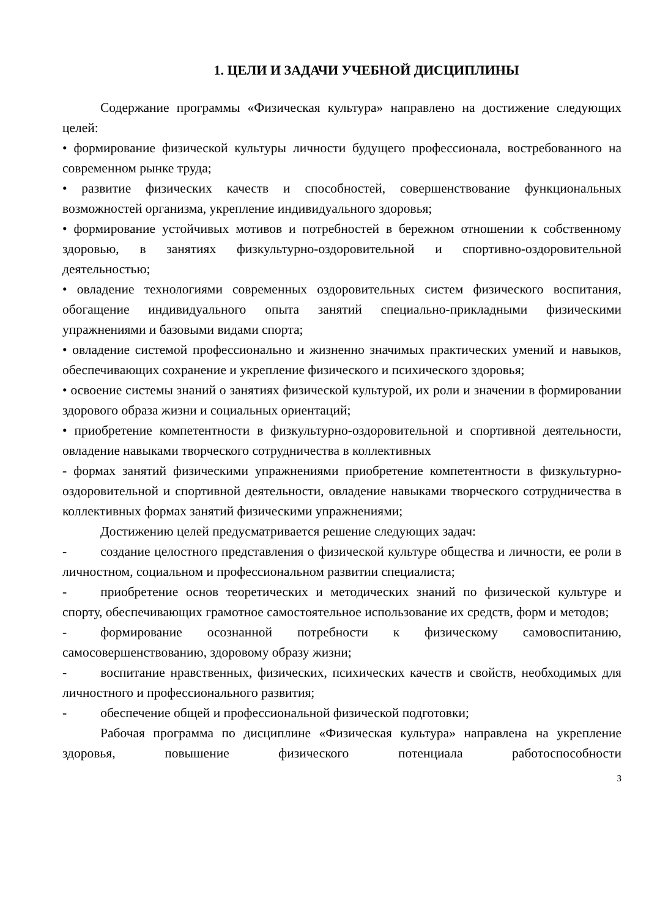1. ЦЕЛИ И ЗАДАЧИ УЧЕБНОЙ ДИСЦИПЛИНЫ
Содержание программы «Физическая культура» направлено на достижение следующих целей:
• формирование физической культуры личности будущего профессионала, востребованного на современном рынке труда;
• развитие физических качеств и способностей, совершенствование функциональных возможностей организма, укрепление индивидуального здоровья;
• формирование устойчивых мотивов и потребностей в бережном отношении к собственному здоровью, в занятиях физкультурно-оздоровительной и спортивно-оздоровительной деятельностью;
• овладение технологиями современных оздоровительных систем физического воспитания, обогащение индивидуального опыта занятий специально-прикладными физическими упражнениями и базовыми видами спорта;
• овладение системой профессионально и жизненно значимых практических умений и навыков, обеспечивающих сохранение и укрепление физического и психического здоровья;
• освоение системы знаний о занятиях физической культурой, их роли и значении в формировании здорового образа жизни и социальных ориентаций;
• приобретение компетентности в физкультурно-оздоровительной и спортивной деятельности, овладение навыками творческого сотрудничества в коллективных
- формах занятий физическими упражнениями приобретение компетентности в физкультурно-оздоровительной и спортивной деятельности, овладение навыками творческого сотрудничества в коллективных формах занятий физическими упражнениями;
Достижению целей предусматривается решение следующих задач:
- создание целостного представления о физической культуре общества и личности, ее роли в личностном, социальном и профессиональном развитии специалиста;
- приобретение основ теоретических и методических знаний по физической культуре и спорту, обеспечивающих грамотное самостоятельное использование их средств, форм и методов;
- формирование осознанной потребности к физическому самовоспитанию, самосовершенствованию, здоровому образу жизни;
- воспитание нравственных, физических, психических качеств и свойств, необходимых для личностного и профессионального развития;
- обеспечение общей и профессиональной физической подготовки;
Рабочая программа по дисциплине «Физическая культура» направлена на укрепление здоровья, повышение физического потенциала работоспособности
3